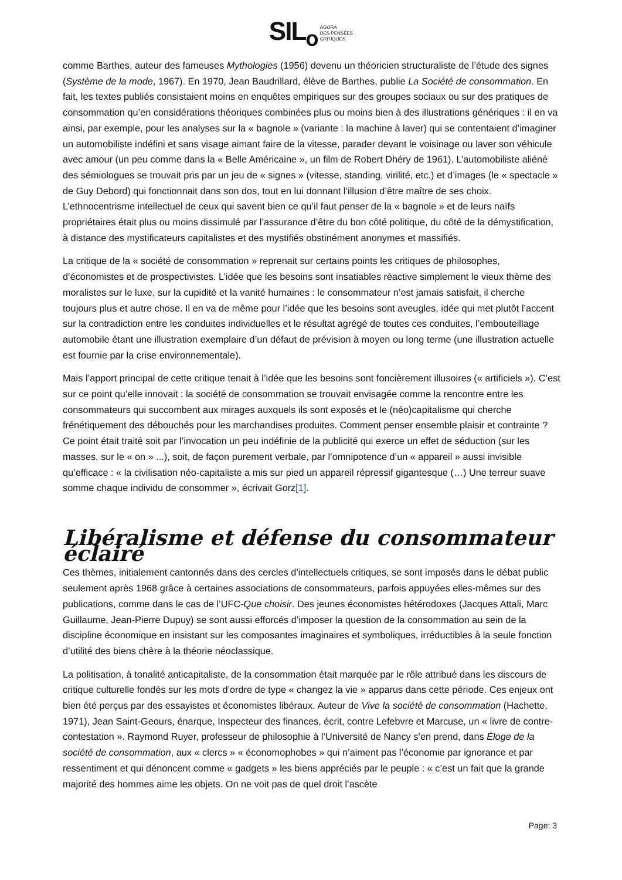SIL<sub>o</sub> AGORA
DES PENSÉES
CRITIQUES
comme Barthes, auteur des fameuses Mythologies (1956) devenu un théoricien structuraliste de l’étude des signes (Système de la mode, 1967). En 1970, Jean Baudrillard, élève de Barthes, publie La Société de consommation. En fait, les textes publiés consistaient moins en enquêtes empiriques sur des groupes sociaux ou sur des pratiques de consommation qu’en considérations théoriques combinées plus ou moins bien à des illustrations génériques : il en va ainsi, par exemple, pour les analyses sur la « bagnole » (variante : la machine à laver) qui se contentaient d’imaginer un automobiliste indéfini et sans visage aimant faire de la vitesse, parader devant le voisinage ou laver son véhicule avec amour (un peu comme dans la « Belle Américaine », un film de Robert Dhéry de 1961). L’automobiliste aliéné des sémiologues se trouvait pris par un jeu de « signes » (vitesse, standing, virilité, etc.) et d’images (le « spectacle » de Guy Debord) qui fonctionnait dans son dos, tout en lui donnant l’illusion d’être maître de ses choix. L’ethnocentrisme intellectuel de ceux qui savent bien ce qu’il faut penser de la « bagnole » et de leurs naïfs propriétaires était plus ou moins dissimulé par l’assurance d’être du bon côté politique, du côté de la démystification, à distance des mystificateurs capitalistes et des mystifiés obstinément anonymes et massifiés.
La critique de la « société de consommation » reprenait sur certains points les critiques de philosophes, d’économistes et de prospectivistes. L’idée que les besoins sont insatiables réactive simplement le vieux thème des moralistes sur le luxe, sur la cupidité et la vanité humaines : le consommateur n’est jamais satisfait, il cherche toujours plus et autre chose. Il en va de même pour l’idée que les besoins sont aveugles, idée qui met plutôt l’accent sur la contradiction entre les conduites individuelles et le résultat agrégé de toutes ces conduites, l’embouteillage automobile étant une illustration exemplaire d’un défaut de prévision à moyen ou long terme (une illustration actuelle est fournie par la crise environnementale).
Mais l’apport principal de cette critique tenait à l’idée que les besoins sont foncièrement illusoires (« artificiels »). C’est sur ce point qu’elle innovait : la société de consommation se trouvait envisagée comme la rencontre entre les consommateurs qui succombent aux mirages auxquels ils sont exposés et le (néo)capitalisme qui cherche frénétiquement des débouchés pour les marchandises produites. Comment penser ensemble plaisir et contrainte ? Ce point était traité soit par l’invocation un peu indéfinie de la publicité qui exerce un effet de séduction (sur les masses, sur le « on » ...), soit, de façon purement verbale, par l’omnipotence d’un « appareil » aussi invisible qu’efficace : « la civilisation néo-capitaliste a mis sur pied un appareil répressif gigantesque (…) Une terreur suave somme chaque individu de consommer », écrivait Gorz[1].
Libéralisme et défense du consommateur éclairé
Ces thèmes, initialement cantonnés dans des cercles d’intellectuels critiques, se sont imposés dans le débat public seulement après 1968 grâce à certaines associations de consommateurs, parfois appuyées elles-mêmes sur des publications, comme dans le cas de l’UFC-Que choisir. Des jeunes économistes hétérodoxes (Jacques Attali, Marc Guillaume, Jean-Pierre Dupuy) se sont aussi efforcés d’imposer la question de la consommation au sein de la discipline économique en insistant sur les composantes imaginaires et symboliques, irréductibles à la seule fonction d’utilité des biens chère à la théorie néoclassique.
La politisation, à tonalité anticapitaliste, de la consommation était marquée par le rôle attribué dans les discours de critique culturelle fondés sur les mots d’ordre de type « changez la vie » apparus dans cette période. Ces enjeux ont bien été perçus par des essayistes et économistes libéraux. Auteur de Vive la société de consommation (Hachette, 1971), Jean Saint-Geours, énarque, Inspecteur des finances, écrit, contre Lefebvre et Marcuse, un « livre de contre-contestation ». Raymond Ruyer, professeur de philosophie à l’Université de Nancy s’en prend, dans Éloge de la société de consommation, aux « clercs » « économophobes » qui n’aiment pas l’économie par ignorance et par ressentiment et qui dénoncent comme « gadgets » les biens appréciés par le peuple : « c’est un fait que la grande majorité des hommes aime les objets. On ne voit pas de quel droit l’ascète
Page: 3